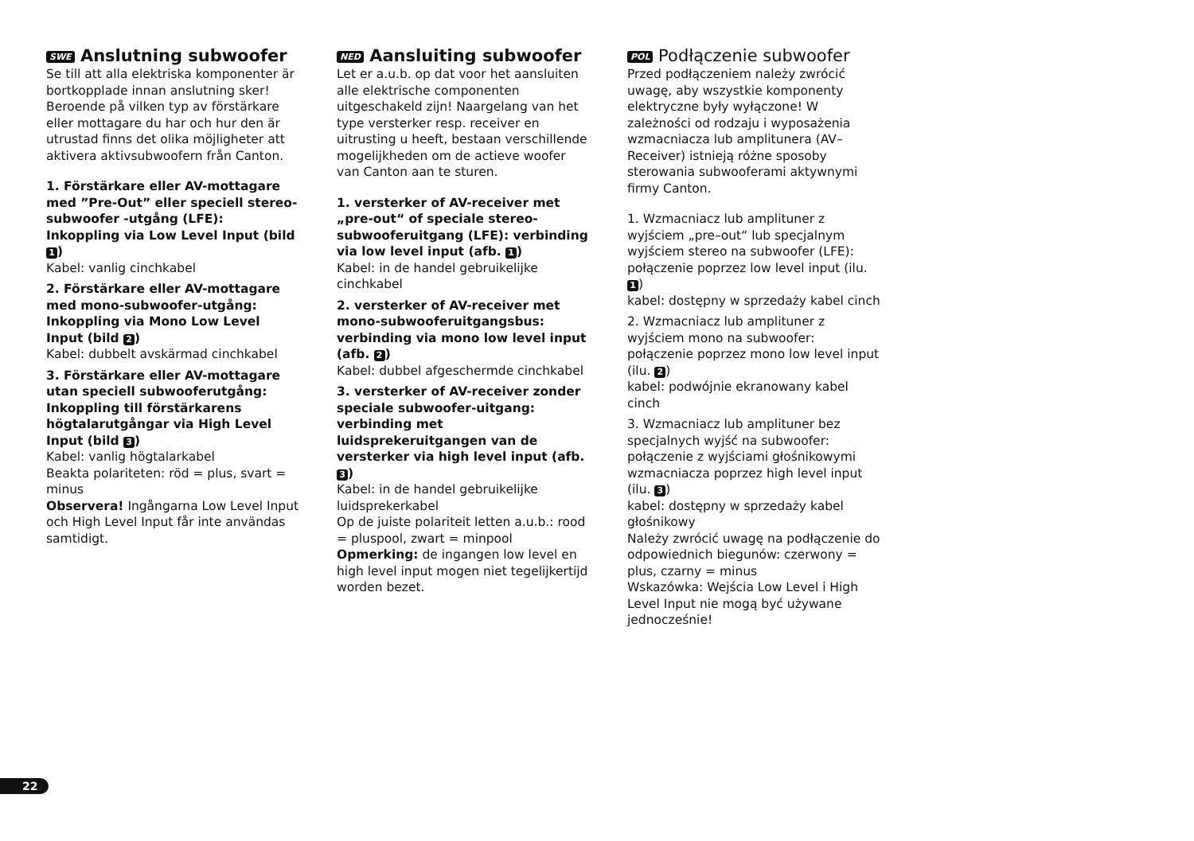SWE Anslutning subwoofer
Se till att alla elektriska komponenter är bortkopplade innan anslutning sker! Beroende på vilken typ av förstärkare eller mottagare du har och hur den är utrustad finns det olika möjligheter att aktivera aktivsubwoofern från Canton.
1. Förstärkare eller AV-mottagare med ”Pre-Out” eller speciell stereo-subwoofer -utgång (LFE): Inkoppling via Low Level Input (bild 1)
Kabel: vanlig cinchkabel
2. Förstärkare eller AV-mottagare med mono-subwoofer-utgång: Inkoppling via Mono Low Level Input (bild 2)
Kabel: dubbelt avskärmad cinchkabel
3. Förstärkare eller AV-mottagare utan speciell subwooferutgång: Inkoppling till förstärkarens högtalarutgångar via High Level Input (bild 3)
Kabel: vanlig högtalarkabel
Beakta polariteten: röd = plus, svart = minus
Observera! Ingångarna Low Level Input och High Level Input får inte användas samtidigt.
NED Aansluiting subwoofer
Let er a.u.b. op dat voor het aansluiten alle elektrische componenten uitgeschakeld zijn! Naargelang van het type versterker resp. receiver en uitrusting u heeft, bestaan verschillende mogelijkheden om de actieve woofer van Canton aan te sturen.
1. versterker of AV-receiver met „pre-out“ of speciale stereo-subwooferuitgang (LFE): verbinding via low level input (afb. 1)
Kabel: in de handel gebruikelijke cinchkabel
2. versterker of AV-receiver met mono-subwooferuitgangsbus: verbinding via mono low level input (afb. 2)
Kabel: dubbel afgeschermde cinchkabel
3. versterker of AV-receiver zonder speciale subwoofer-uitgang: verbinding met luidsprekeruitgangen van de versterker via high level input (afb. 3)
Kabel: in de handel gebruikelijke luidsprekerkabel
Op de juiste polariteit letten a.u.b.: rood = pluspool, zwart = minpool
Opmerking: de ingangen low level en high level input mogen niet tegelijkertijd worden bezet.
POL Podłączenie subwoofer
Przed podłączeniem należy zwrócić uwagę, aby wszystkie komponenty elektryczne były wyłączone! W zależności od rodzaju i wyposażenia wzmacniacza lub amplitunera (AV–Receiver) istnieją różne sposoby sterowania subwooferami aktywnymi firmy Canton.
1. Wzmacniacz lub amplituner z wyjściem „pre–out“ lub specjalnym wyjściem stereo na subwoofer (LFE): połączenie poprzez low level input (ilu. 1)
kabel: dostępny w sprzedaży kabel cinch
2. Wzmacniacz lub amplituner z wyjściem mono na subwoofer: połączenie poprzez mono low level input (ilu. 2)
kabel: podwójnie ekranowany kabel cinch
3. Wzmacniacz lub amplituner bez specjalnych wyjść na subwoofer: połączenie z wyjściami głośnikowymi wzmacniacza poprzez high level input (ilu. 3)
kabel: dostępny w sprzedaży kabel głośnikowy
Należy zwrócić uwagę na podłączenie do odpowiednich biegunów: czerwony = plus, czarny = minus
Wskazówka: Wejścia Low Level i High Level Input nie mogą być używane jednocześnie!
22